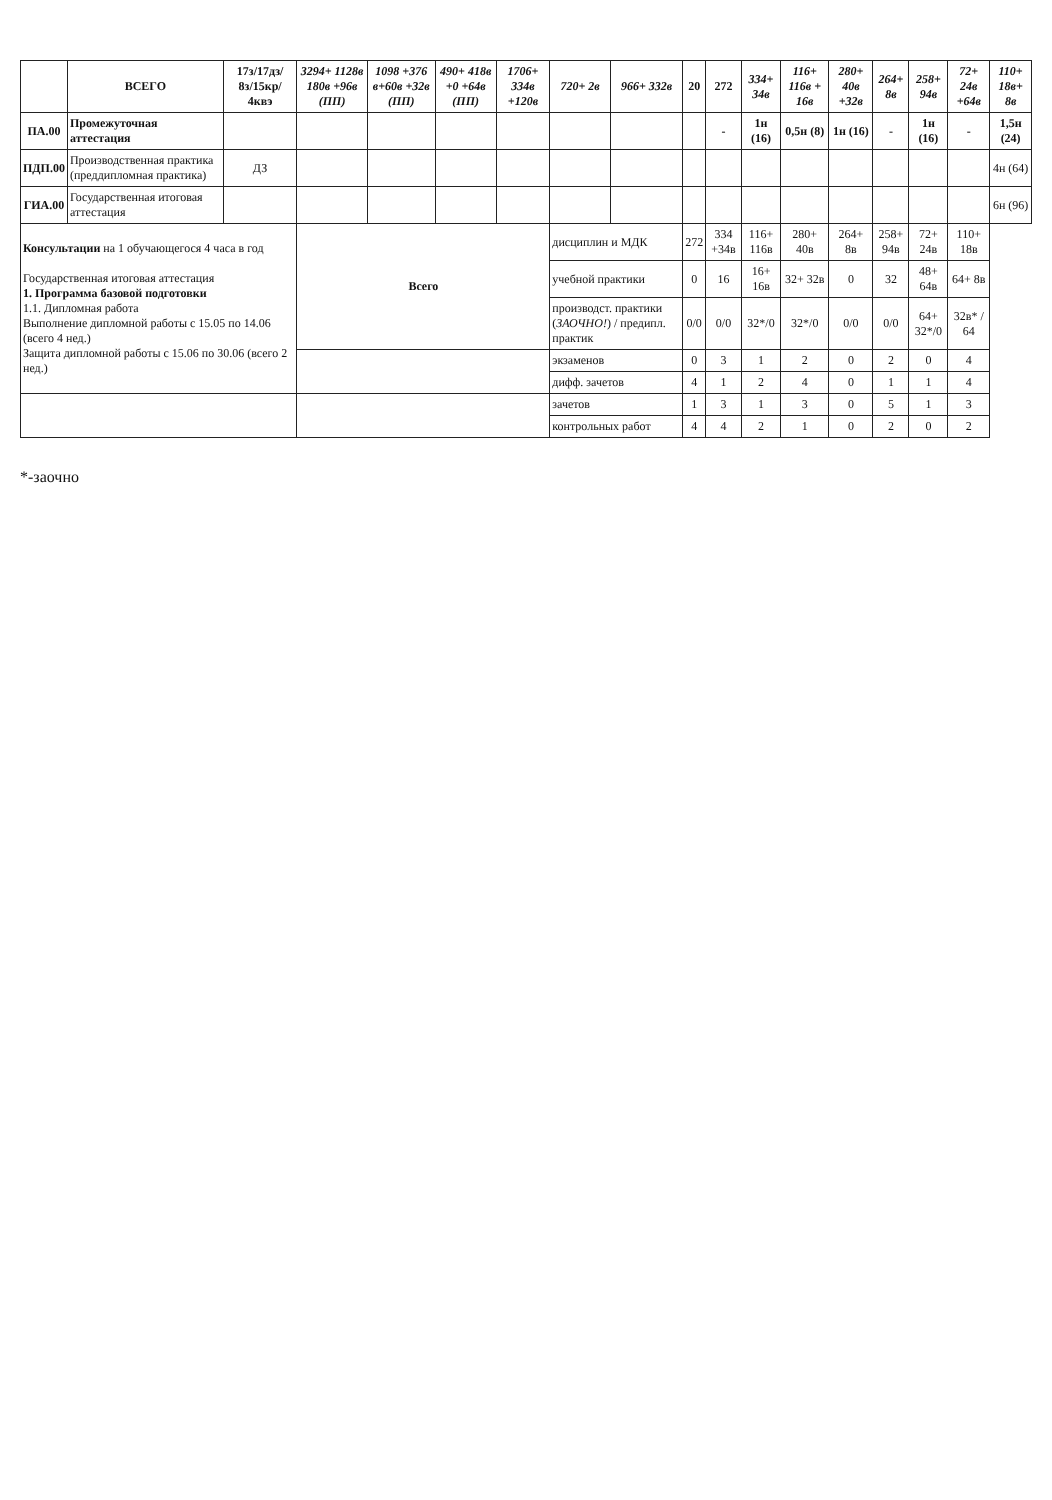| | ВСЕГО | 17з/17дз/ 8з/15кр/ 4квэ | 3294+ 1128в 180в +96в (ПП) | 1098 +376 в+60в +32в (ПП) | 490+ 418в +0 +64в (ПП) | 1706+ 334в +120в | 720+ 2в | 966+ 332в | 20 | 272 | 334+ 34в | 116+ 116в + 16в | 280+ 40в +32в | 264+ 8в | 258+ 94в | 72+ 24в +64в | 110+ 18в+ 8в |
| ПА.00 | Промежуточная аттестация | | | | | | | | | - | 1н (16) | 0,5н (8) | 1н (16) | - | 1н (16) | - | 1,5н (24) |
| ПДП.00 | Производственная практика (преддипломная практика) | ДЗ | | | | | | | | | | | | | | | 4н (64) |
| ГИА.00 | Государственная итоговая аттестация | | | | | | | | | | | | | | | | 6н (96) |
| Консультации на 1 обучающегося 4 часа в год Государственная итоговая аттестация 1. Программа базовой подготовки 1.1. Дипломная работа Выполнение дипломной работы с 15.05 по 14.06 (всего 4 нед.) Защита дипломной работы с 15.06 по 30.06 (всего 2 нед.) | | | Всего | | | | дисциплин и МДК | | 272 | 334 +34в | 116+ 116в | 280+ 40в | 264+ 8в | 258+ 94в | 72+ 24в | 110+ 18в | |
| | | | | | | | учебной практики | | 0 | 16 | 16+ 16в | 32+ 32в | 0 | 32 | 48+ 64в | 64+ 8в | |
| | | | | | | | производст. практики ( ЗАОЧНО! ) / предипл. практик | | 0/0 | 0/0 | 32*/0 | 32*/0 | 0/0 | 0/0 | 64+ 32*/0 | 32в* / 64 | |
| | | | | | | | экзаменов | | 0 | 3 | 1 | 2 | 0 | 2 | 0 | 4 | |
| | | | | | | | дифф. зачетов | | 4 | 1 | 2 | 4 | 0 | 1 | 1 | 4 | |
| | | | | | | | зачетов | | 1 | 3 | 1 | 3 | 0 | 5 | 1 | 3 | |
| | | | | | | | контрольных работ | | 4 | 4 | 2 | 1 | 0 | 2 | 0 | 2 | |
*-заочно